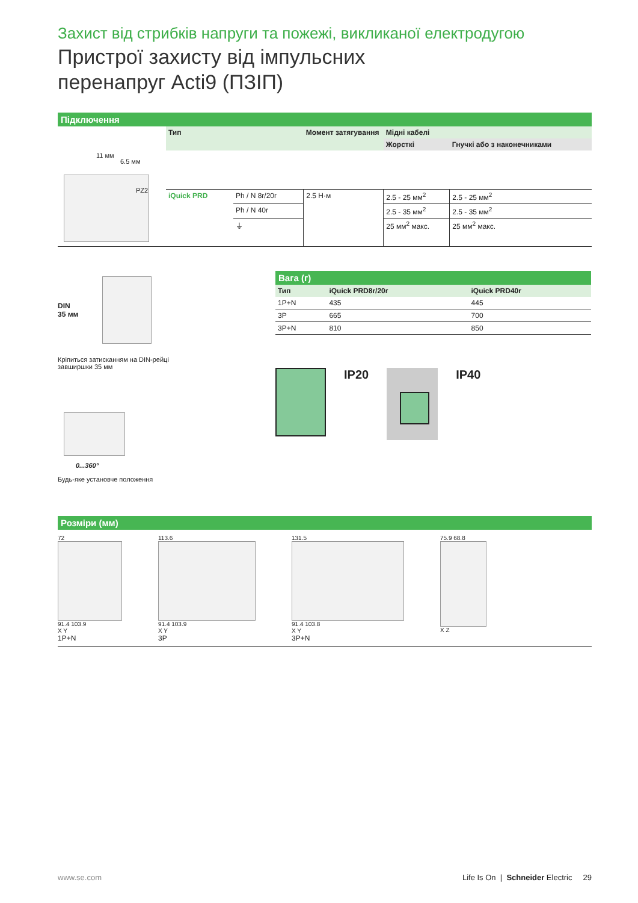Захист від стрибків напруги та пожежі, викликаної електродугою
Пристрої захисту від імпульсних
перенапруг Acti9 (ПЗІП)
Підключення
11 мм
6.5 мм
PZ2
| Тип | | Момент затягування | Мідні кабелі | |
| --- | --- | --- | --- | --- |
| | | | Жорсткі | Гнучкі або з наконечниками |
| iQuick PRD | Ph / N 8r/20r | 2.5 Н·м | 2.5 - 25 мм<sup>2</sup> | 2.5 - 25 мм<sup>2</sup> |
| | Ph / N 40r | | 2.5 - 35 мм<sup>2</sup> | 2.5 - 35 мм<sup>2</sup> |
| | ⏚ | | 25 мм<sup>2</sup> макс. | 25 мм<sup>2</sup> макс. |
DIN
35 мм
Кріпиться затисканням на DIN-рейці
завширшки 35 мм
0...360°
Будь-яке установче положення
Вага (г)
| Тип | iQuick PRD8r/20r | iQuick PRD40r |
| --- | --- | --- |
| 1P+N | 435 | 445 |
| 3P | 665 | 700 |
| 3P+N | 810 | 850 |
IP20 IP40
Розміри (мм)
72
91.4 103.9
X Y
1P+N
113.6
91.4 103.9
X Y
3P
131.5
91.4 103.8
X Y
3P+N
75.9 68.8
X Z
www.se.com Life Is On | Schneider Electric 29